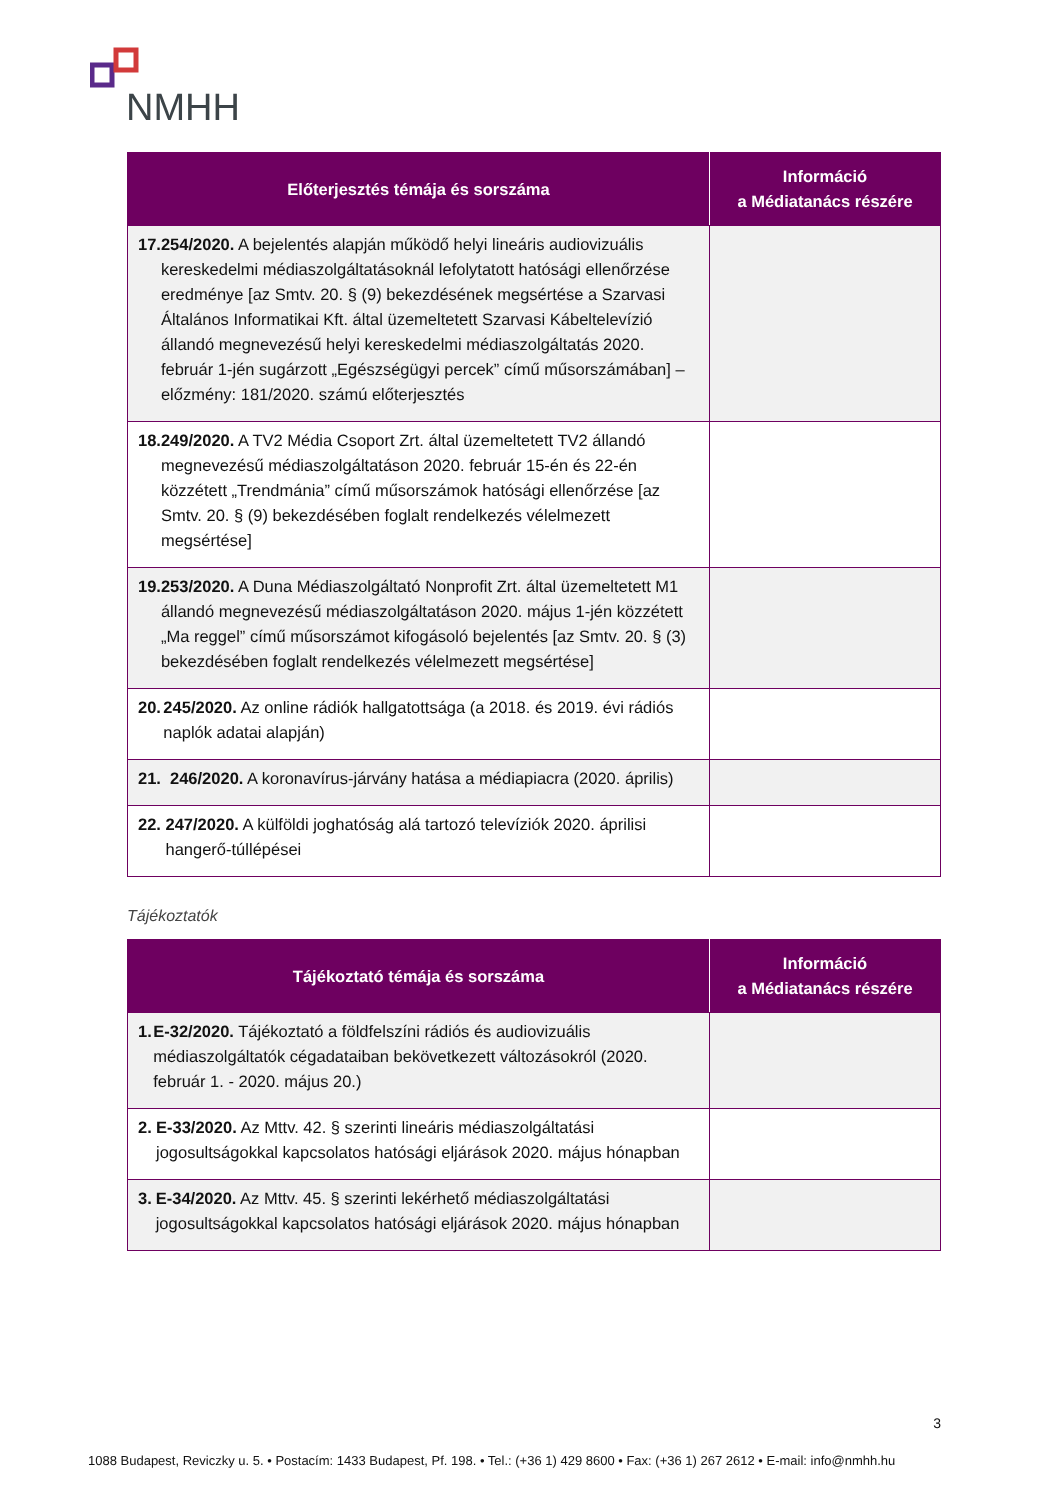NMHH
| Előterjesztés témája és sorszáma | Információ a Médiatanács részére |
| --- | --- |
| 17. 254/2020. A bejelentés alapján működő helyi lineáris audiovizuális kereskedelmi médiaszolgáltatásoknál lefolytatott hatósági ellenőrzése eredménye [az Smtv. 20. § (9) bekezdésének megsértése a Szarvasi Általános Informatikai Kft. által üzemeltetett Szarvasi Kábeltelevízió állandó megnevezésű helyi kereskedelmi médiaszolgáltatás 2020. február 1-jén sugárzott „Egészségügyi percek” című műsorszámában] – előzmény: 181/2020. számú előterjesztés | |
| 18. 249/2020. A TV2 Média Csoport Zrt. által üzemeltetett TV2 állandó megnevezésű médiaszolgáltatáson 2020. február 15-én és 22-én közzétett „Trendmánia” című műsorszámok hatósági ellenőrzése [az Smtv. 20. § (9) bekezdésében foglalt rendelkezés vélelmezett megsértése] | |
| 19. 253/2020. A Duna Médiaszolgáltató Nonprofit Zrt. által üzemeltetett M1 állandó megnevezésű médiaszolgáltatáson 2020. május 1-jén közzétett „Ma reggel” című műsorszámot kifogásoló bejelentés [az Smtv. 20. § (3) bekezdésében foglalt rendelkezés vélelmezett megsértése] | |
| 20. 245/2020. Az online rádiók hallgatottsága (a 2018. és 2019. évi rádiós naplók adatai alapján) | |
| 21. 246/2020. A koronavírus-járvány hatása a médiapiacra (2020. április) | |
| 22. 247/2020. A külföldi joghatóság alá tartozó televíziók 2020. áprilisi hangerő-túllépései | |
Tájékoztatók
| Tájékoztató témája és sorszáma | Információ a Médiatanács részére |
| --- | --- |
| 1. E-32/2020. Tájékoztató a földfelszíni rádiós és audiovizuális médiaszolgáltatók cégadataiban bekövetkezett változásokról (2020. február 1. - 2020. május 20.) | |
| 2. E-33/2020. Az Mttv. 42. § szerinti lineáris médiaszolgáltatási jogosultságokkal kapcsolatos hatósági eljárások 2020. május hónapban | |
| 3. E-34/2020. Az Mttv. 45. § szerinti lekérhető médiaszolgáltatási jogosultságokkal kapcsolatos hatósági eljárások 2020. május hónapban | |
3
1088 Budapest, Reviczky u. 5. • Postacím: 1433 Budapest, Pf. 198. • Tel.: (+36 1) 429 8600 • Fax: (+36 1) 267 2612 • E-mail: info@nmhh.hu